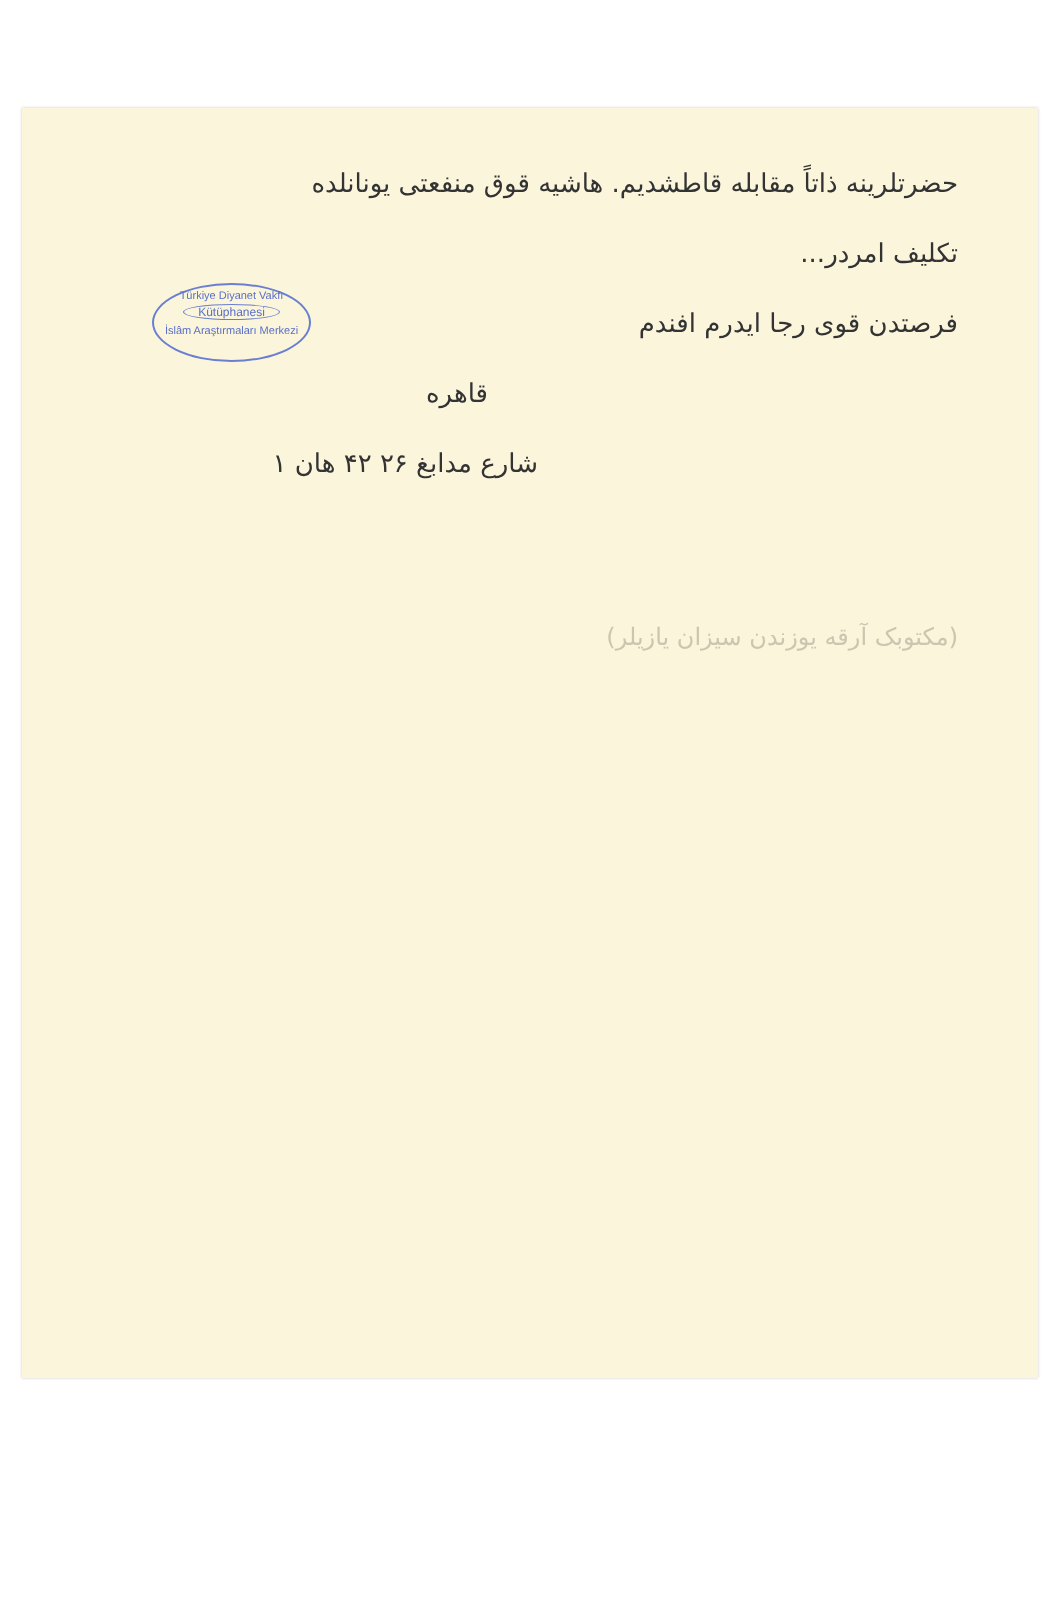Türkiye Diyanet Vakfı
Kütüphanesi
İslâm Araştırmaları Merkezi
حضرتلرینه ذاتاً مقابله قاطشدیم. هاشیه قوق منفعتی یونانلده
تکلیف امردر...
فرصتدن قوی رجا ایدرم افندم
قاهره
شارع مدابغ ۲۶ ۴۲ هان ۱
(مکتوبک آرقه یوزندن سیزان یازیلر)